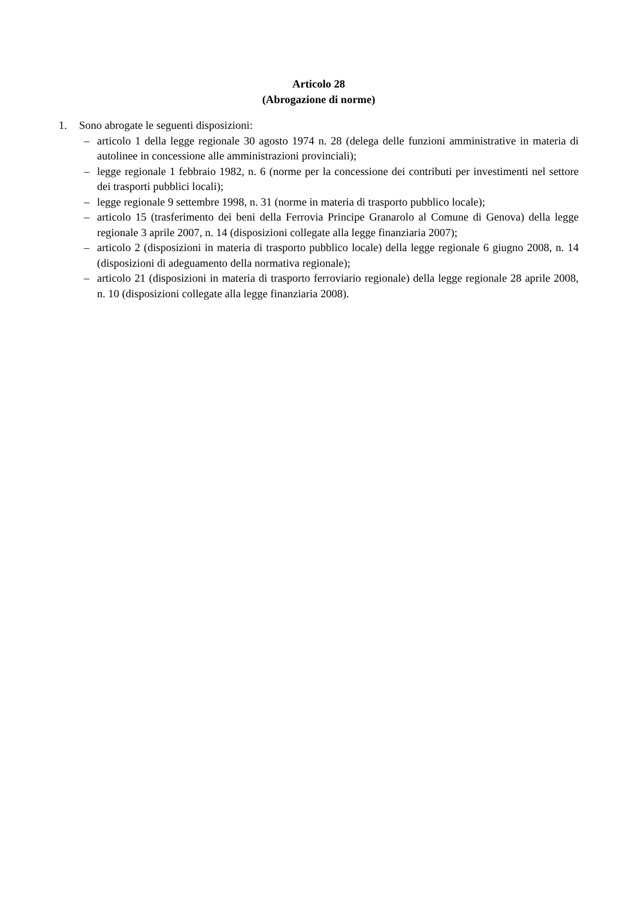Articolo 28
(Abrogazione di norme)
1. Sono abrogate le seguenti disposizioni:
– articolo 1 della legge regionale 30 agosto 1974 n. 28 (delega delle funzioni amministrative in materia di autolinee in concessione alle amministrazioni provinciali);
– legge regionale 1 febbraio 1982, n. 6 (norme per la concessione dei contributi per investimenti nel settore dei trasporti pubblici locali);
– legge regionale 9 settembre 1998, n. 31 (norme in materia di trasporto pubblico locale);
– articolo 15 (trasferimento dei beni della Ferrovia Principe Granarolo al Comune di Genova) della legge regionale 3 aprile 2007, n. 14 (disposizioni collegate alla legge finanziaria 2007);
– articolo 2 (disposizioni in materia di trasporto pubblico locale) della legge regionale 6 giugno 2008, n. 14 (disposizioni di adeguamento della normativa regionale);
– articolo 21 (disposizioni in materia di trasporto ferroviario regionale) della legge regionale 28 aprile 2008, n. 10 (disposizioni collegate alla legge finanziaria 2008).